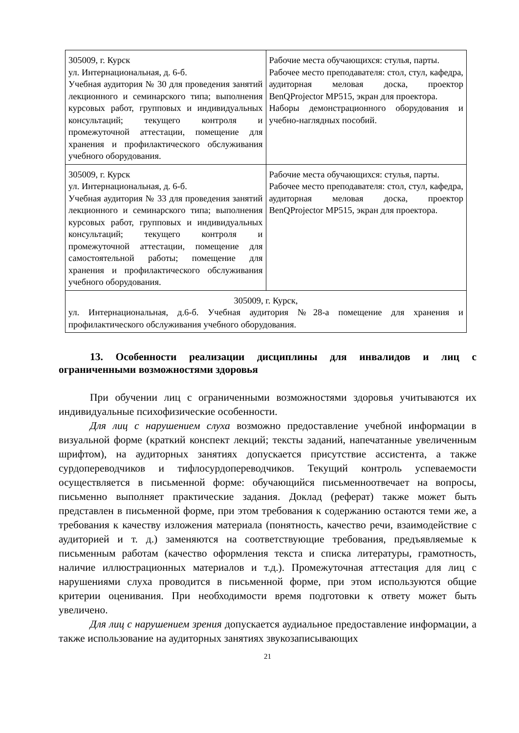| 305009, г. Курск ул. Интернациональная, д. 6-б. Учебная аудитория № 30 для проведения занятий лекционного и семинарского типа; выполнения курсовых работ, групповых и индивидуальных консультаций; текущего контроля и промежуточной аттестации, помещение для хранения и профилактического обслуживания учебного оборудования. | Рабочие места обучающихся: стулья, парты. Рабочее место преподавателя: стол, стул, кафедра, аудиторная меловая доска, проектор BenQProjector MP515, экран для проектора. Наборы демонстрационного оборудования и учебно-наглядных пособий. |
| 305009, г. Курск ул. Интернациональная, д. 6-б. Учебная аудитория № 33 для проведения занятий лекционного и семинарского типа; выполнения курсовых работ, групповых и индивидуальных консультаций; текущего контроля и промежуточной аттестации, помещение для самостоятельной работы; помещение для хранения и профилактического обслуживания учебного оборудования. | Рабочие места обучающихся: стулья, парты. Рабочее место преподавателя: стол, стул, кафедра, аудиторная меловая доска, проектор BenQProjector MP515, экран для проектора. |
| 305009, г. Курск, ул. Интернациональная, д.6-б. Учебная аудитория №28-а помещение для хранения и профилактического обслуживания учебного оборудования. | |
13. Особенности реализации дисциплины для инвалидов и лиц с ограниченными возможностями здоровья
При обучении лиц с ограниченными возможностями здоровья учитываются их индивидуальные психофизические особенности.
Для лиц с нарушением слуха возможно предоставление учебной информации в визуальной форме (краткий конспект лекций; тексты заданий, напечатанные увеличенным шрифтом), на аудиторных занятиях допускается присутствие ассистента, а также сурдопереводчиков и тифлосурдопереводчиков. Текущий контроль успеваемости осуществляется в письменной форме: обучающийся письменноотвечает на вопросы, письменно выполняет практические задания. Доклад (реферат) также может быть представлен в письменной форме, при этом требования к содержанию остаются теми же, а требования к качеству изложения материала (понятность, качество речи, взаимодействие с аудиторией и т. д.) заменяются на соответствующие требования, предъявляемые к письменным работам (качество оформления текста и списка литературы, грамотность, наличие иллюстрационных материалов и т.д.). Промежуточная аттестация для лиц с нарушениями слуха проводится в письменной форме, при этом используются общие критерии оценивания. При необходимости время подготовки к ответу может быть увеличено.
Для лиц с нарушением зрения допускается аудиальное предоставление информации, а также использование на аудиторных занятиях звукозаписывающих
21